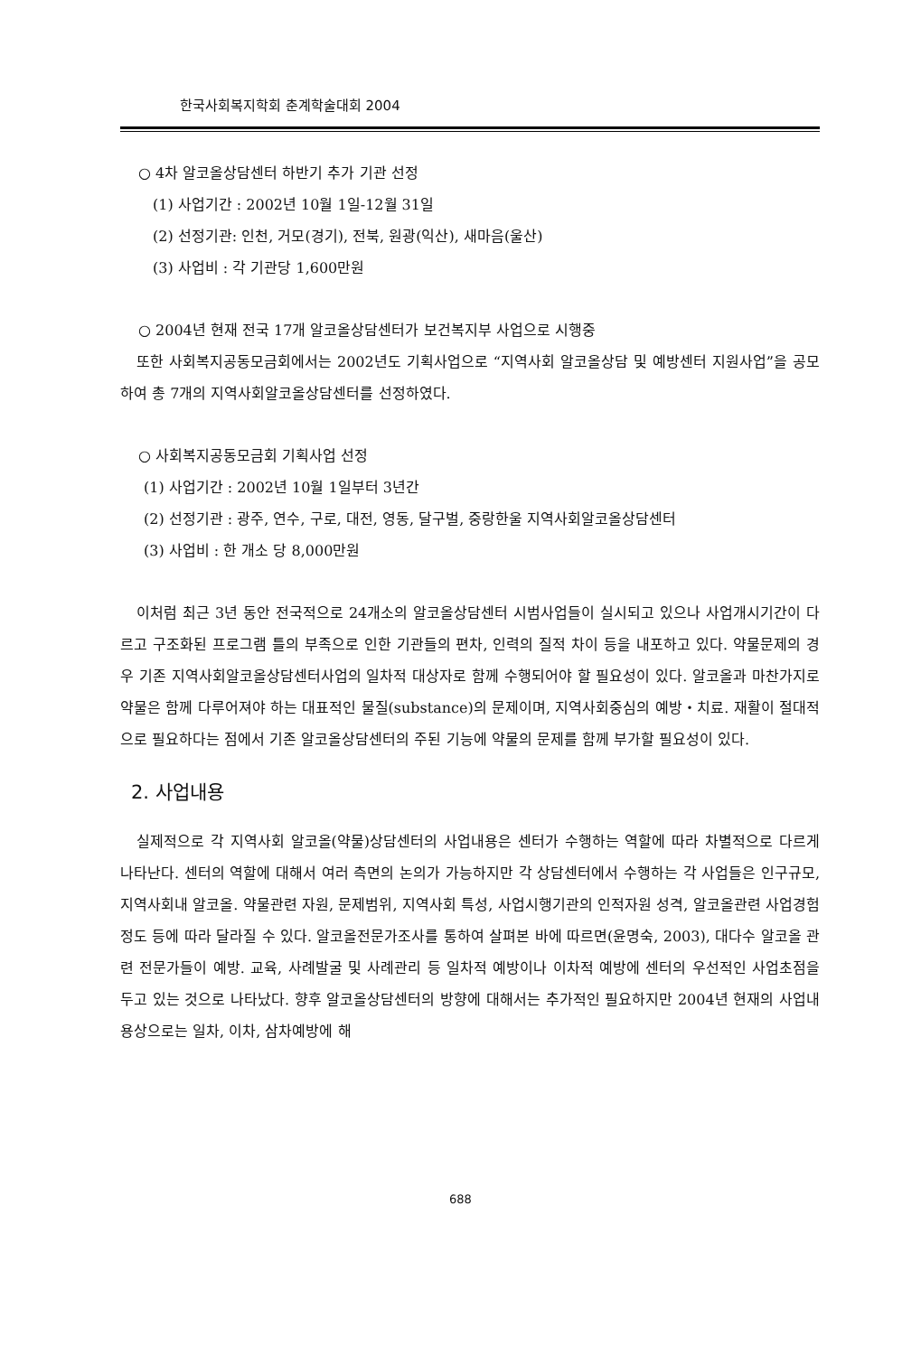한국사회복지학회 춘계학술대회 2004
○ 4차 알코올상담센터 하반기 추가 기관 선정
(1) 사업기간 : 2002년 10월 1일-12월 31일
(2) 선정기관: 인천, 거모(경기), 전북, 원광(익산), 새마음(울산)
(3) 사업비 : 각 기관당 1,600만원
○ 2004년 현재 전국 17개 알코올상담센터가 보건복지부 사업으로 시행중
또한 사회복지공동모금회에서는 2002년도 기획사업으로 “지역사회 알코올상담 및 예방센터 지원사업”을 공모하여 총 7개의 지역사회알코올상담센터를 선정하였다.
○ 사회복지공동모금회 기획사업 선정
(1) 사업기간 : 2002년 10월 1일부터 3년간
(2) 선정기관 : 광주, 연수, 구로, 대전, 영동, 달구벌, 중랑한울 지역사회알코올상담센터
(3) 사업비 : 한 개소 당 8,000만원
이처럼 최근 3년 동안 전국적으로 24개소의 알코올상담센터 시범사업들이 실시되고 있으나 사업개시기간이 다르고 구조화된 프로그램 틀의 부족으로 인한 기관들의 편차, 인력의 질적 차이 등을 내포하고 있다. 약물문제의 경우 기존 지역사회알코올상담센터사업의 일차적 대상자로 함께 수행되어야 할 필요성이 있다. 알코올과 마찬가지로 약물은 함께 다루어져야 하는 대표적인 물질(substance)의 문제이며, 지역사회중심의 예방・치료. 재활이 절대적으로 필요하다는 점에서 기존 알코올상담센터의 주된 기능에 약물의 문제를 함께 부가할 필요성이 있다.
2. 사업내용
실제적으로 각 지역사회 알코올(약물)상담센터의 사업내용은 센터가 수행하는 역할에 따라 차별적으로 다르게 나타난다. 센터의 역할에 대해서 여러 측면의 논의가 가능하지만 각 상담센터에서 수행하는 각 사업들은 인구규모, 지역사회내 알코올. 약물관련 자원, 문제범위, 지역사회 특성, 사업시행기관의 인적자원 성격, 알코올관련 사업경험정도 등에 따라 달라질 수 있다. 알코올전문가조사를 통하여 살펴본 바에 따르면(윤명숙, 2003), 대다수 알코올 관련 전문가들이 예방. 교육, 사례발굴 및 사례관리 등 일차적 예방이나 이차적 예방에 센터의 우선적인 사업초점을 두고 있는 것으로 나타났다. 향후 알코올상담센터의 방향에 대해서는 추가적인 필요하지만 2004년 현재의 사업내용상으로는 일차, 이차, 삼차예방에 해
688